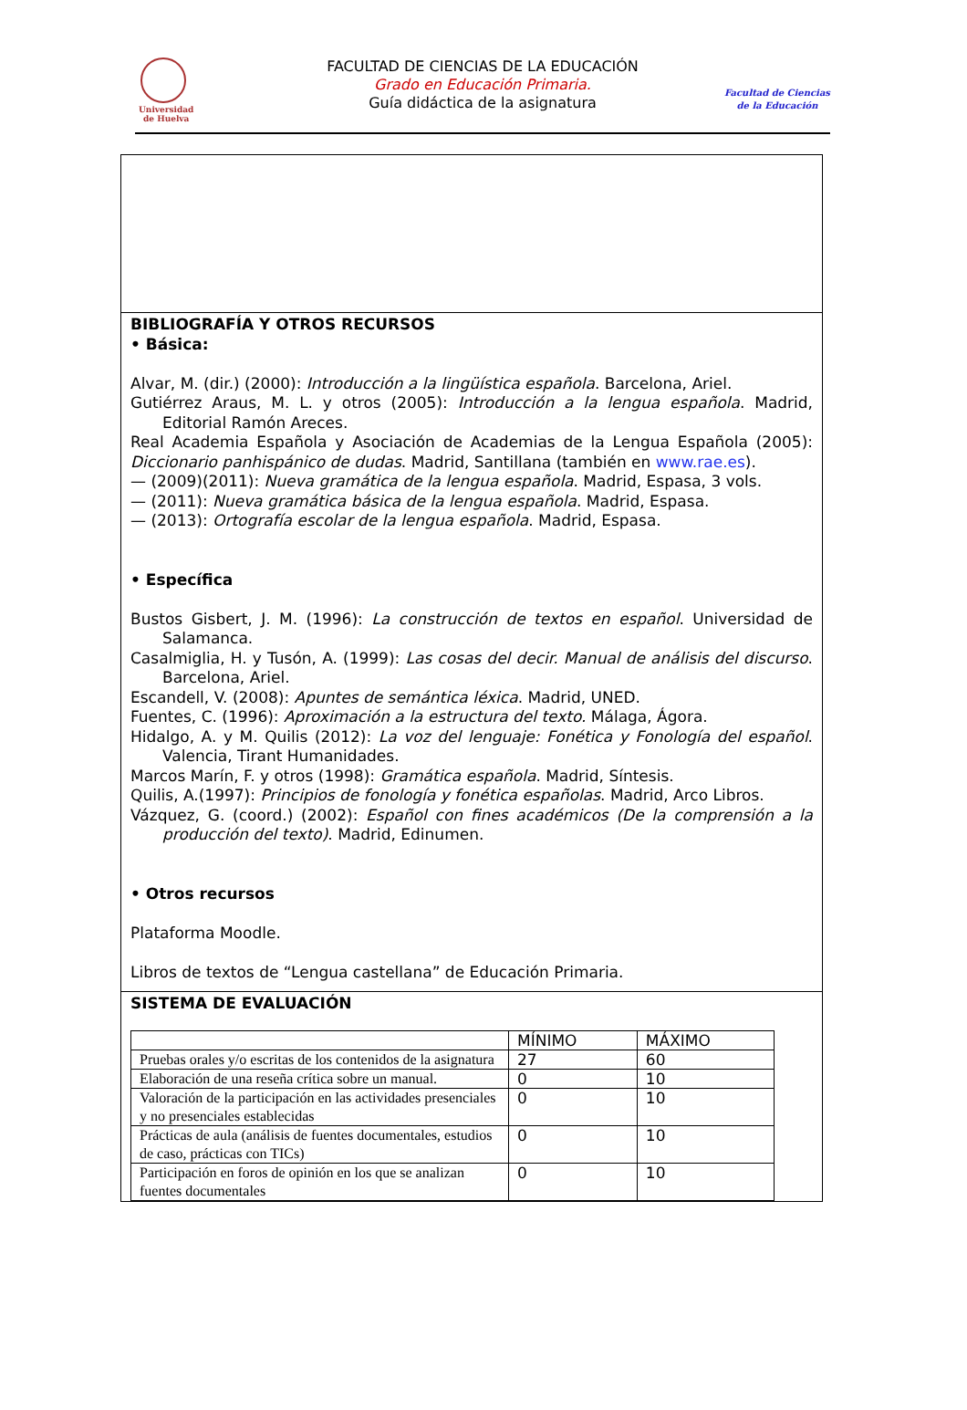Universidad
de Huelva
FACULTAD DE CIENCIAS DE LA EDUCACIÓN
Grado en Educación Primaria.
Guía didáctica de la asignatura
Facultad de Ciencias
de la Educación
BIBLIOGRAFÍA Y OTROS RECURSOS
• Básica:
Alvar, M. (dir.) (2000): Introducción a la lingüística española. Barcelona, Ariel.
Gutiérrez Araus, M. L. y otros (2005): Introducción a la lengua española. Madrid, Editorial Ramón Areces.
Real Academia Española y Asociación de Academias de la Lengua Española (2005): Diccionario panhispánico de dudas. Madrid, Santillana (también en www.rae.es).
— (2009)(2011): Nueva gramática de la lengua española. Madrid, Espasa, 3 vols.
— (2011): Nueva gramática básica de la lengua española. Madrid, Espasa.
— (2013): Ortografía escolar de la lengua española. Madrid, Espasa.
• Específica
Bustos Gisbert, J. M. (1996): La construcción de textos en español. Universidad de Salamanca.
Casalmiglia, H. y Tusón, A. (1999): Las cosas del decir. Manual de análisis del discurso. Barcelona, Ariel.
Escandell, V. (2008): Apuntes de semántica léxica. Madrid, UNED.
Fuentes, C. (1996): Aproximación a la estructura del texto. Málaga, Ágora.
Hidalgo, A. y M. Quilis (2012): La voz del lenguaje: Fonética y Fonología del español. Valencia, Tirant Humanidades.
Marcos Marín, F. y otros (1998): Gramática española. Madrid, Síntesis.
Quilis, A.(1997): Principios de fonología y fonética españolas. Madrid, Arco Libros.
Vázquez, G. (coord.) (2002): Español con fines académicos (De la comprensión a la producción del texto). Madrid, Edinumen.
• Otros recursos
Plataforma Moodle.
Libros de textos de “Lengua castellana” de Educación Primaria.
SISTEMA DE EVALUACIÓN
| | MÍNIMO | MÁXIMO |
| Pruebas orales y/o escritas de los contenidos de la asignatura | 27 | 60 |
| Elaboración de una reseña crítica sobre un manual. | 0 | 10 |
| Valoración de la participación en las actividades presenciales y no presenciales establecidas | 0 | 10 |
| Prácticas de aula (análisis de fuentes documentales, estudios de caso, prácticas con TICs) | 0 | 10 |
| Participación en foros de opinión en los que se analizan fuentes documentales | 0 | 10 |